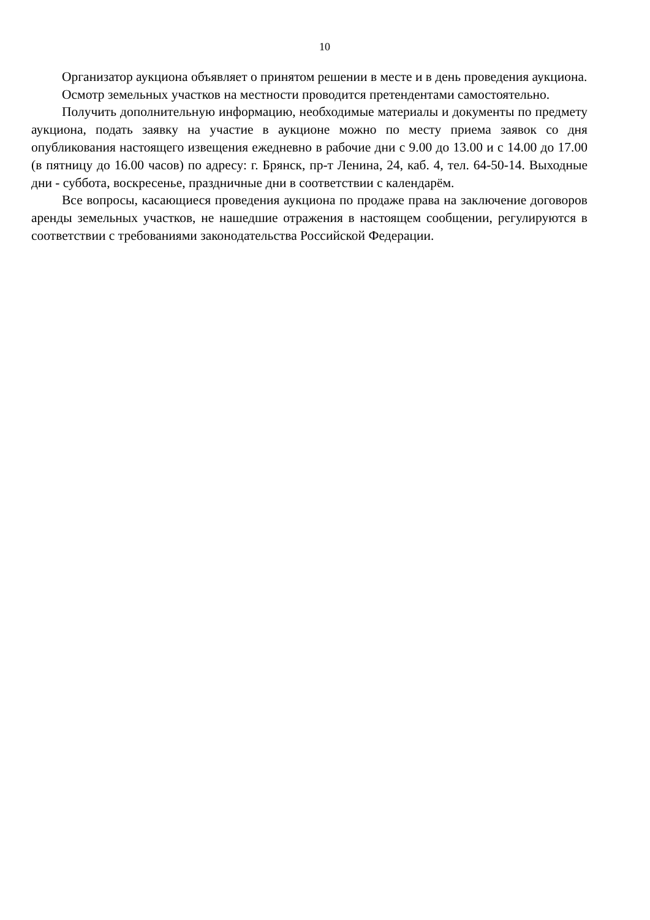10
Организатор аукциона объявляет о принятом решении в месте и в день проведения аукциона.
Осмотр земельных участков на местности проводится претендентами самостоятельно.
Получить дополнительную информацию, необходимые материалы и документы по предмету аукциона, подать заявку на участие в аукционе можно по месту приема заявок со дня опубликования настоящего извещения ежедневно в рабочие дни с 9.00 до 13.00 и с 14.00 до 17.00 (в пятницу до 16.00 часов) по адресу: г. Брянск, пр-т Ленина, 24, каб. 4, тел. 64-50-14. Выходные дни - суббота, воскресенье, праздничные дни в соответствии с календарём.
Все вопросы, касающиеся проведения аукциона по продаже права на заключение договоров аренды земельных участков, не нашедшие отражения в настоящем сообщении, регулируются в соответствии с требованиями законодательства Российской Федерации.